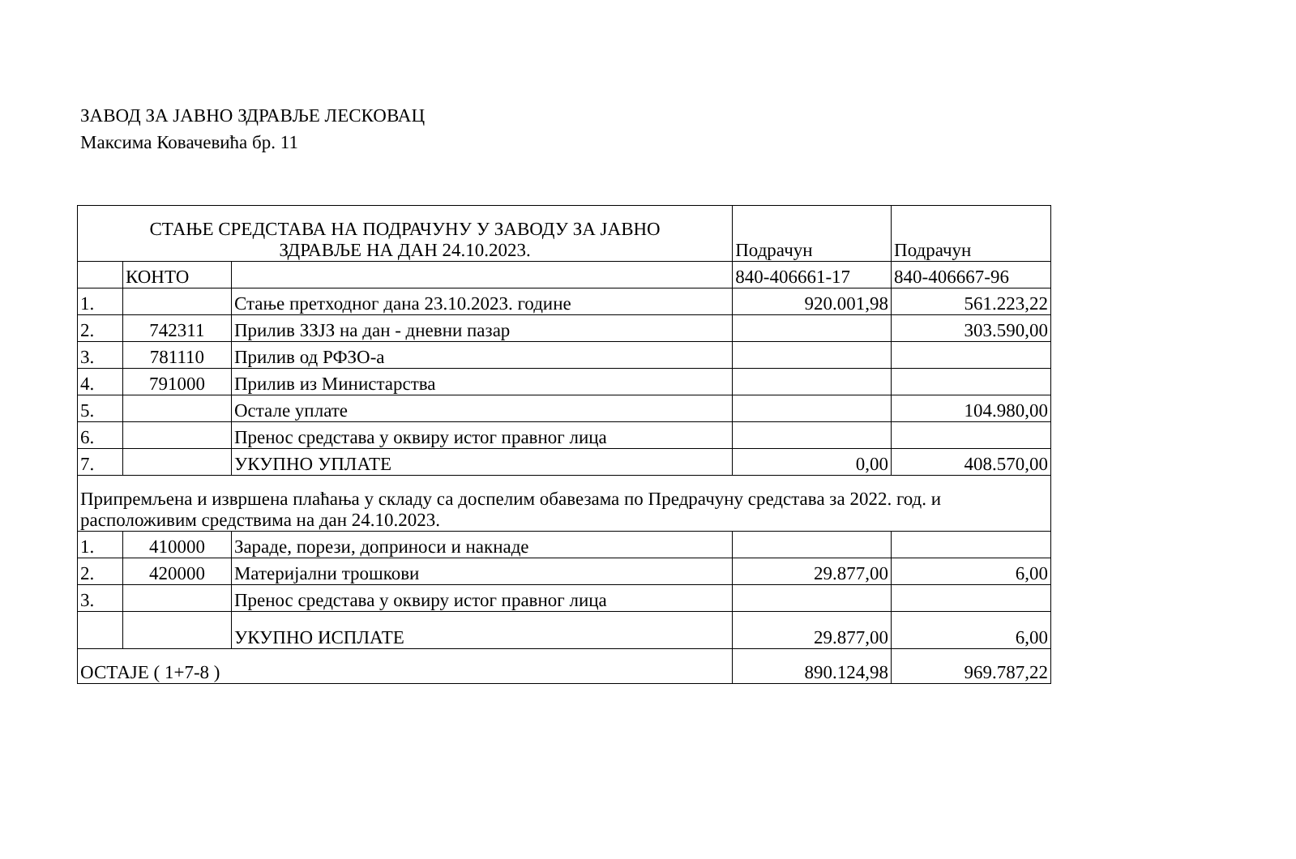ЗАВОД ЗА ЈАВНО ЗДРАВЉЕ ЛЕСКОВАЦ
Максима Ковачевића бр. 11
| СТАЊЕ СРЕДСТАВА НА ПОДРАЧУНУ У ЗАВОДУ ЗА ЈАВНО ЗДРАВЉЕ НА ДАН 24.10.2023. | | | Подрачун | Подрачун |
| | КОНТО | | 840-406661-17 | 840-406667-96 |
| 1. | | Стање претходног дана 23.10.2023. године | 920.001,98 | 561.223,22 |
| 2. | 742311 | Прилив ЗЗЈЗ на дан - дневни пазар | | 303.590,00 |
| 3. | 781110 | Прилив од РФЗО-а | | |
| 4. | 791000 | Прилив из Министарства | | |
| 5. | | Остале уплате | | 104.980,00 |
| 6. | | Пренос средстава у оквиру истог правног лица | | |
| 7. | | УКУПНО УПЛАТЕ | 0,00 | 408.570,00 |
| Припремљена и извршена плаћања у складу са доспелим обавезама по Предрачуну средстава за 2022. год. и расположивим средствима на дан 24.10.2023. | | | | |
| 1. | 410000 | Зараде, порези, доприноси и накнаде | | |
| 2. | 420000 | Материјални трошкови | 29.877,00 | 6,00 |
| 3. | | Пренос средстава у оквиру истог правног лица | | |
| | | УКУПНО ИСПЛАТЕ | 29.877,00 | 6,00 |
| ОСТАЈЕ ( 1+7-8 ) | | | 890.124,98 | 969.787,22 |